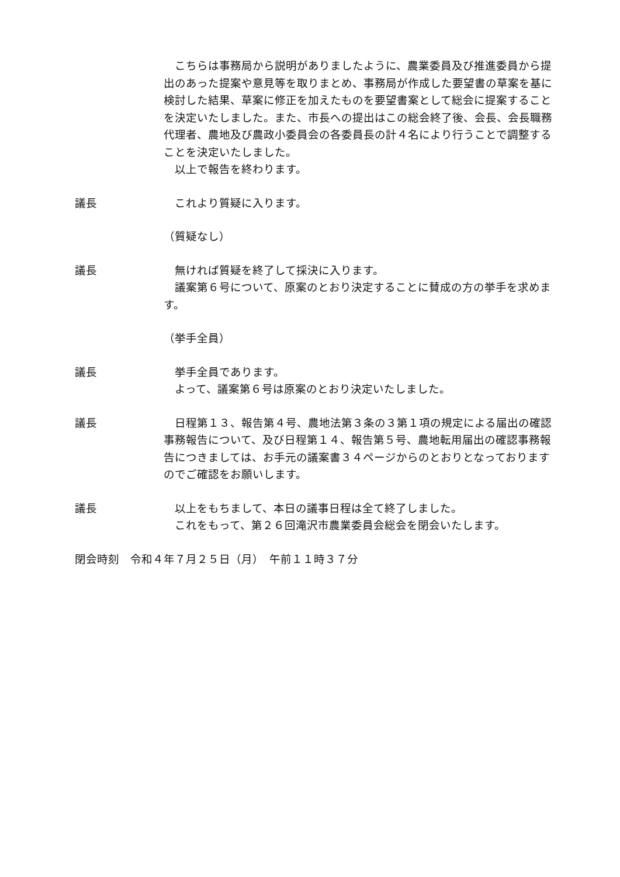こちらは事務局から説明がありましたように、農業委員及び推進委員から提出のあった提案や意見等を取りまとめ、事務局が作成した要望書の草案を基に検討した結果、草案に修正を加えたものを要望書案として総会に提案することを決定いたしました。また、市長への提出はこの総会終了後、会長、会長職務代理者、農地及び農政小委員会の各委員長の計４名により行うことで調整することを決定いたしました。
　以上で報告を終わります。
議長 　これより質疑に入ります。
（質疑なし）
議長 　無ければ質疑を終了して採決に入ります。
　議案第６号について、原案のとおり決定することに賛成の方の挙手を求めます。
（挙手全員）
議長 　挙手全員であります。
　よって、議案第６号は原案のとおり決定いたしました。
議長 　日程第１３、報告第４号、農地法第３条の３第１項の規定による届出の確認事務報告について、及び日程第１４、報告第５号、農地転用届出の確認事務報告につきましては、お手元の議案書３４ページからのとおりとなっておりますのでご確認をお願いします。
議長 　以上をもちまして、本日の議事日程は全て終了しました。
　これをもって、第２６回滝沢市農業委員会総会を閉会いたします。
閉会時刻　令和４年７月２５日（月）　午前１１時３７分